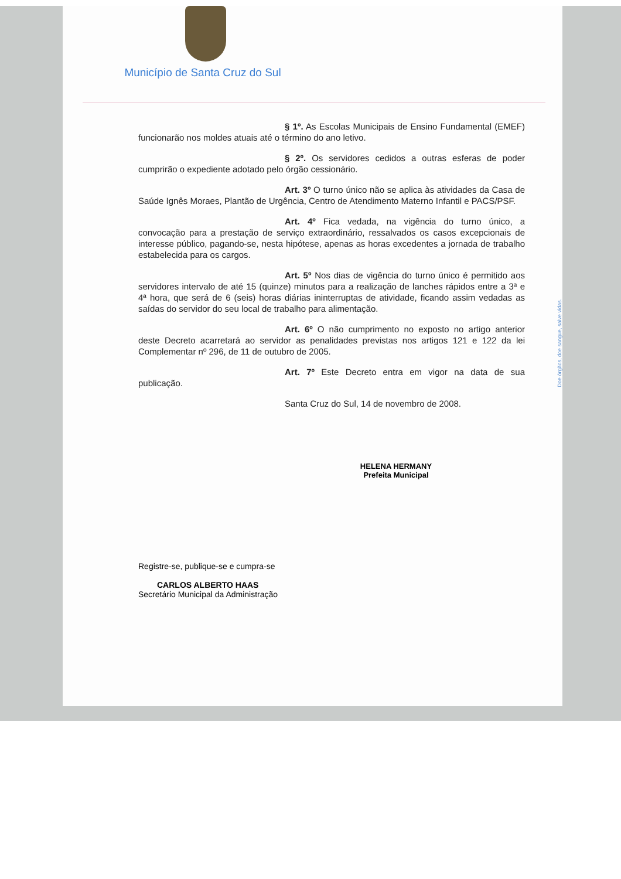Município de Santa Cruz do Sul
§ 1º. As Escolas Municipais de Ensino Fundamental (EMEF) funcionarão nos moldes atuais até o término do ano letivo.
§ 2º. Os servidores cedidos a outras esferas de poder cumprirão o expediente adotado pelo órgão cessionário.
Art. 3º O turno único não se aplica às atividades da Casa de Saúde Ignês Moraes, Plantão de Urgência, Centro de Atendimento Materno Infantil e PACS/PSF.
Art. 4º Fica vedada, na vigência do turno único, a convocação para a prestação de serviço extraordinário, ressalvados os casos excepcionais de interesse público, pagando-se, nesta hipótese, apenas as horas excedentes a jornada de trabalho estabelecida para os cargos.
Art. 5º Nos dias de vigência do turno único é permitido aos servidores intervalo de até 15 (quinze) minutos para a realização de lanches rápidos entre a 3ª e 4ª hora, que será de 6 (seis) horas diárias ininterruptas de atividade, ficando assim vedadas as saídas do servidor do seu local de trabalho para alimentação.
Art. 6º O não cumprimento no exposto no artigo anterior deste Decreto acarretará ao servidor as penalidades previstas nos artigos 121 e 122 da lei Complementar nº 296, de 11 de outubro de 2005.
Art. 7º Este Decreto entra em vigor na data de sua publicação.
Santa Cruz do Sul, 14 de novembro de 2008.
HELENA HERMANY
Prefeita Municipal
Registre-se, publique-se e cumpra-se
CARLOS ALBERTO HAAS
Secretário Municipal da Administração
Doe órgãos, doe sangue, salve vidas.